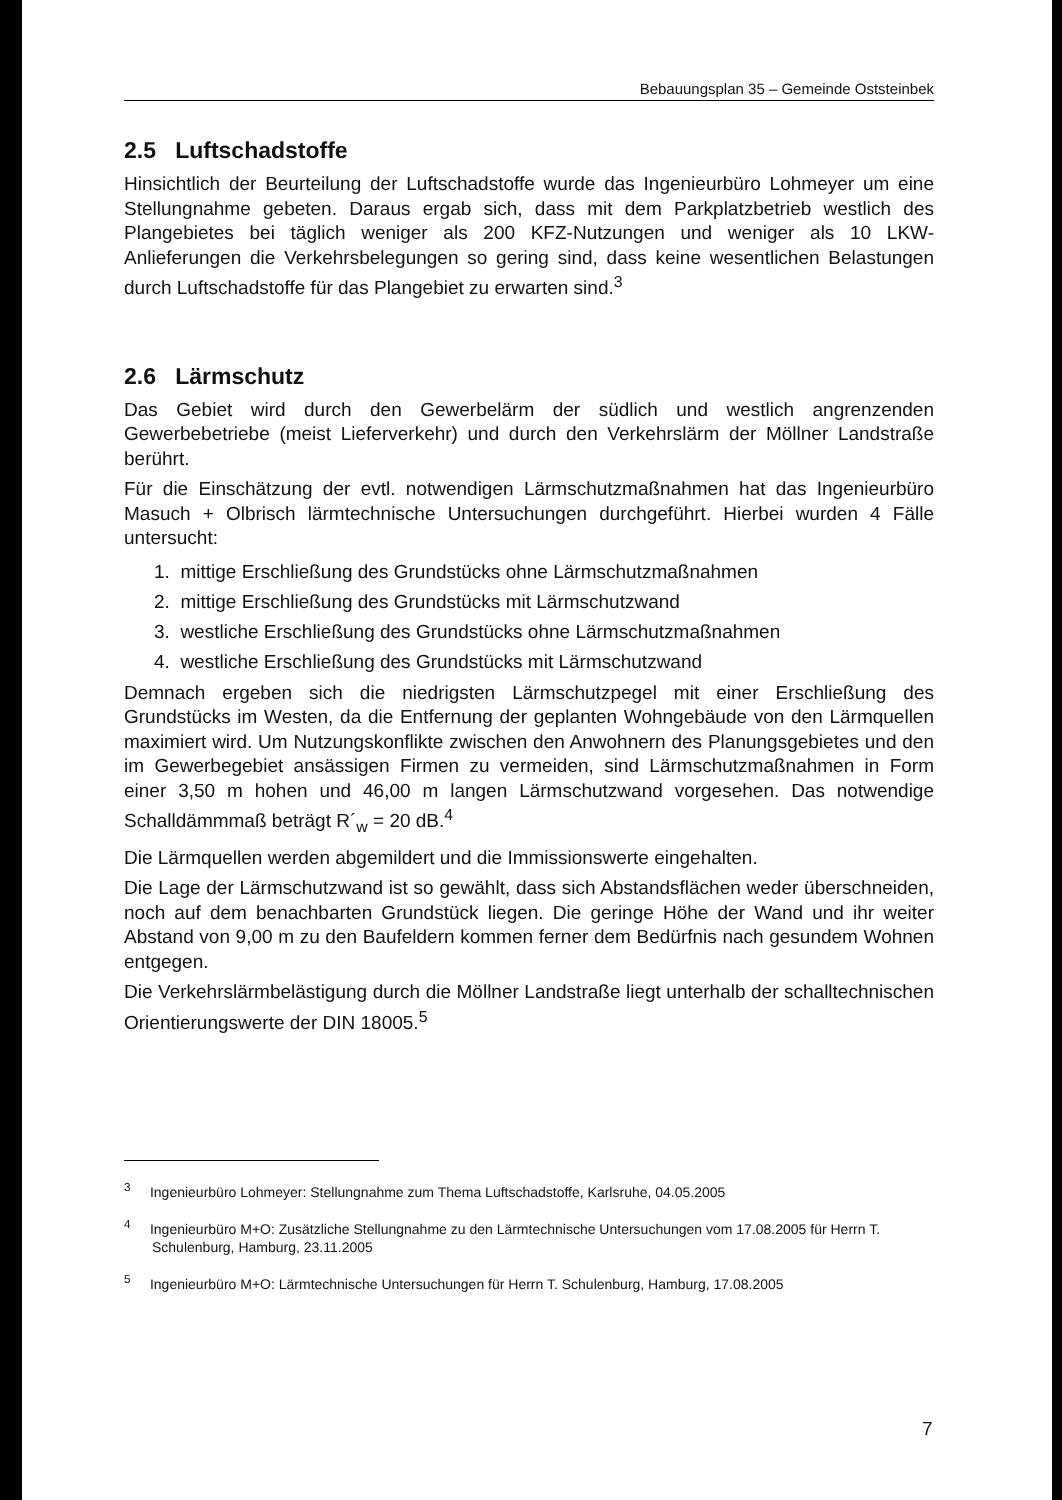Bebauungsplan 35 – Gemeinde Oststeinbek
2.5 Luftschadstoffe
Hinsichtlich der Beurteilung der Luftschadstoffe wurde das Ingenieurbüro Lohmeyer um eine Stellungnahme gebeten. Daraus ergab sich, dass mit dem Parkplatzbetrieb westlich des Plangebietes bei täglich weniger als 200 KFZ-Nutzungen und weniger als 10 LKW-Anlieferungen die Verkehrsbelegungen so gering sind, dass keine wesentlichen Belastungen durch Luftschadstoffe für das Plangebiet zu erwarten sind.<sup>3</sup>
2.6 Lärmschutz
Das Gebiet wird durch den Gewerbelärm der südlich und westlich angrenzenden Gewerbebetriebe (meist Lieferverkehr) und durch den Verkehrslärm der Möllner Landstraße berührt.
Für die Einschätzung der evtl. notwendigen Lärmschutzmaßnahmen hat das Ingenieurbüro Masuch + Olbrisch lärmtechnische Untersuchungen durchgeführt. Hierbei wurden 4 Fälle untersucht:
1. mittige Erschließung des Grundstücks ohne Lärmschutzmaßnahmen
2. mittige Erschließung des Grundstücks mit Lärmschutzwand
3. westliche Erschließung des Grundstücks ohne Lärmschutzmaßnahmen
4. westliche Erschließung des Grundstücks mit Lärmschutzwand
Demnach ergeben sich die niedrigsten Lärmschutzpegel mit einer Erschließung des Grundstücks im Westen, da die Entfernung der geplanten Wohngebäude von den Lärmquellen maximiert wird. Um Nutzungskonflikte zwischen den Anwohnern des Planungsgebietes und den im Gewerbegebiet ansässigen Firmen zu vermeiden, sind Lärmschutzmaßnahmen in Form einer 3,50 m hohen und 46,00 m langen Lärmschutzwand vorgesehen. Das notwendige Schalldämmmaß beträgt R´<sub>w</sub> = 20 dB.<sup>4</sup>
Die Lärmquellen werden abgemildert und die Immissionswerte eingehalten.
Die Lage der Lärmschutzwand ist so gewählt, dass sich Abstandsflächen weder überschneiden, noch auf dem benachbarten Grundstück liegen. Die geringe Höhe der Wand und ihr weiter Abstand von 9,00 m zu den Baufeldern kommen ferner dem Bedürfnis nach gesundem Wohnen entgegen.
Die Verkehrslärmbelästigung durch die Möllner Landstraße liegt unterhalb der schalltechnischen Orientierungswerte der DIN 18005.<sup>5</sup>
<sup>3</sup> Ingenieurbüro Lohmeyer: Stellungnahme zum Thema Luftschadstoffe, Karlsruhe, 04.05.2005
<sup>4</sup> Ingenieurbüro M+O: Zusätzliche Stellungnahme zu den Lärmtechnische Untersuchungen vom 17.08.2005 für Herrn T. Schulenburg, Hamburg, 23.11.2005
<sup>5</sup> Ingenieurbüro M+O: Lärmtechnische Untersuchungen für Herrn T. Schulenburg, Hamburg, 17.08.2005
7